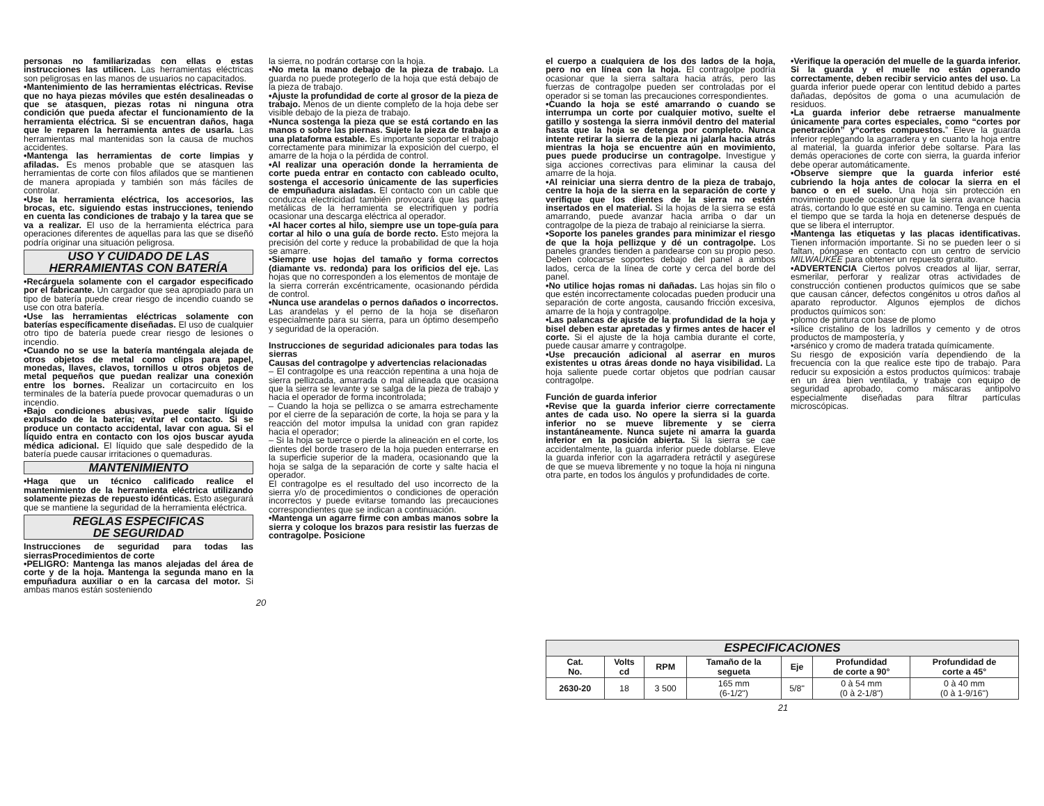personas no familiarizadas con ellas o estas instrucciones las utilicen. Las herramientas eléctricas son peligrosas en las manos de usuarios no capacitados.
•Mantenimiento de las herramientas eléctricas. Revise que no haya piezas móviles que estén desalineadas o que se atasquen, piezas rotas ni ninguna otra condición que pueda afectar el funcionamiento de la herramienta eléctrica. Si se encuentran daños, haga que le reparen la herramienta antes de usarla. Las herramientas mal mantenidas son la causa de muchos accidentes.
•Mantenga las herramientas de corte limpias y afiladas. Es menos probable que se atasquen las herramientas de corte con filos afilados que se mantienen de manera apropiada y también son más fáciles de controlar.
•Use la herramienta eléctrica, los accesorios, las brocas, etc. siguiendo estas instrucciones, teniendo en cuenta las condiciones de trabajo y la tarea que se va a realizar. El uso de la herramienta eléctrica para operaciones diferentes de aquellas para las que se diseñó podría originar una situación peligrosa.
USO Y CUIDADO DE LAS
HERRAMIENTAS CON BATERÍA
•Recárguela solamente con el cargador especificado por el fabricante. Un cargador que sea apropiado para un tipo de batería puede crear riesgo de incendio cuando se use con otra batería.
•Use las herramientas eléctricas solamente con baterías específicamente diseñadas. El uso de cualquier otro tipo de batería puede crear riesgo de lesiones o incendio.
•Cuando no se use la batería manténgala alejada de otros objetos de metal como clips para papel, monedas, llaves, clavos, tornillos u otros objetos de metal pequeños que puedan realizar una conexión entre los bornes. Realizar un cortacircuito en los terminales de la batería puede provocar quemaduras o un incendio.
•Bajo condiciones abusivas, puede salir líquido expulsado de la batería; evitar el contacto. Si se produce un contacto accidental, lavar con agua. Si el líquido entra en contacto con los ojos buscar ayuda médica adicional. El líquido que sale despedido de la batería puede causar irritaciones o quemaduras.
MANTENIMIENTO
•Haga que un técnico calificado realice el mantenimiento de la herramienta eléctrica utilizando solamente piezas de repuesto idénticas. Esto asegurará que se mantiene la seguridad de la herramienta eléctrica.
REGLAS ESPECIFICAS
DE SEGURIDAD
Instrucciones de seguridad para todas las sierrasProcedimientos de corte
•PELIGRO: Mantenga las manos alejadas del área de corte y de la hoja. Mantenga la segunda mano en la empuñadura auxiliar o en la carcasa del motor. Si ambas manos están sosteniendo
la sierra, no podrán cortarse con la hoja.
•No meta la mano debajo de la pieza de trabajo. La guarda no puede protegerlo de la hoja que está debajo de la pieza de trabajo.
•Ajuste la profundidad de corte al grosor de la pieza de trabajo. Menos de un diente completo de la hoja debe ser visible debajo de la pieza de trabajo.
•Nunca sostenga la pieza que se está cortando en las manos o sobre las piernas. Sujete la pieza de trabajo a una plataforma estable. Es importante soportar el trabajo correctamente para minimizar la exposición del cuerpo, el amarre de la hoja o la pérdida de control.
•Al realizar una operación donde la herramienta de corte pueda entrar en contacto con cableado oculto, sostenga el accesorio únicamente de las superficies de empuñadura aisladas. El contacto con un cable que conduzca electricidad también provocará que las partes metálicas de la herramienta se electrifiquen y podría ocasionar una descarga eléctrica al operador.
•Al hacer cortes al hilo, siempre use un tope-guía para cortar al hilo o una guía de borde recto. Esto mejora la precisión del corte y reduce la probabilidad de que la hoja se amarre.
•Siempre use hojas del tamaño y forma correctos (diamante vs. redonda) para los orificios del eje. Las hojas que no corresponden a los elementos de montaje de la sierra correrán excéntricamente, ocasionando pérdida de control.
•Nunca use arandelas o pernos dañados o incorrectos. Las arandelas y el perno de la hoja se diseñaron especialmente para su sierra, para un óptimo desempeño y seguridad de la operación.
Instrucciones de seguridad adicionales para todas las sierras
Causas del contragolpe y advertencias relacionadas
– El contragolpe es una reacción repentina a una hoja de sierra pellizcada, amarrada o mal alineada que ocasiona que la sierra se levante y se salga de la pieza de trabajo y hacia el operador de forma incontrolada;
– Cuando la hoja se pellizca o se amarra estrechamente por el cierre de la separación de corte, la hoja se para y la reacción del motor impulsa la unidad con gran rapidez hacia el operador;
– Si la hoja se tuerce o pierde la alineación en el corte, los dientes del borde trasero de la hoja pueden enterrarse en la superficie superior de la madera, ocasionando que la hoja se salga de la separación de corte y salte hacia el operador.
El contragolpe es el resultado del uso incorrecto de la sierra y/o de procedimientos o condiciones de operación incorrectos y puede evitarse tomando las precauciones correspondientes que se indican a continuación.
•Mantenga un agarre firme con ambas manos sobre la sierra y coloque los brazos para resistir las fuerzas de contragolpe. Posicione
20
el cuerpo a cualquiera de los dos lados de la hoja, pero no en línea con la hoja. El contragolpe podría ocasionar que la sierra saltara hacia atrás, pero las fuerzas de contragolpe pueden ser controladas por el operador si se toman las precauciones correspondientes.
•Cuando la hoja se esté amarrando o cuando se interrumpa un corte por cualquier motivo, suelte el gatillo y sostenga la sierra inmóvil dentro del material hasta que la hoja se detenga por completo. Nunca intente retirar la sierra de la pieza ni jalarla hacia atrás mientras la hoja se encuentre aún en movimiento, pues puede producirse un contragolpe. Investigue y siga acciones correctivas para eliminar la causa del amarre de la hoja.
•Al reiniciar una sierra dentro de la pieza de trabajo, centre la hoja de la sierra en la separación de corte y verifique que los dientes de la sierra no estén insertados en el material. Si la hojas de la sierra se está amarrando, puede avanzar hacia arriba o dar un contragolpe de la pieza de trabajo al reiniciarse la sierra.
•Soporte los paneles grandes para minimizar el riesgo de que la hoja pellizque y dé un contragolpe. Los paneles grandes tienden a pandearse con su propio peso. Deben colocarse soportes debajo del panel a ambos lados, cerca de la línea de corte y cerca del borde del panel.
•No utilice hojas romas ni dañadas. Las hojas sin filo o que estén incorrectamente colocadas pueden producir una separación de corte angosta, causando fricción excesiva, amarre de la hoja y contragolpe.
•Las palancas de ajuste de la profundidad de la hoja y bisel deben estar apretadas y firmes antes de hacer el corte. Si el ajuste de la hoja cambia durante el corte, puede causar amarre y contragolpe.
•Use precaución adicional al aserrar en muros existentes u otras áreas donde no haya visibilidad. La hoja saliente puede cortar objetos que podrían causar contragolpe.
Función de guarda inferior
•Revise que la guarda inferior cierre correctamente antes de cada uso. No opere la sierra si la guarda inferior no se mueve libremente y se cierra instantáneamente. Nunca sujete ni amarra la guarda inferior en la posición abierta. Si la sierra se cae accidentalmente, la guarda inferior puede doblarse. Eleve la guarda inferior con la agarradera retráctil y asegúrese de que se mueva libremente y no toque la hoja ni ninguna otra parte, en todos los ángulos y profundidades de corte.
•Verifique la operación del muelle de la guarda inferior. Si la guarda y el muelle no están operando correctamente, deben recibir servicio antes del uso. La guarda inferior puede operar con lentitud debido a partes dañadas, depósitos de goma o una acumulación de residuos.
•La guarda inferior debe retraerse manualmente únicamente para cortes especiales, como “cortes por penetración” y“cortes compuestos.” Eleve la guarda inferior replegando la agarradera y en cuanto la hoja entre al material, la guarda inferior debe soltarse. Para las demás operaciones de corte con sierra, la guarda inferior debe operar automáticamente.
•Observe siempre que la guarda inferior esté cubriendo la hoja antes de colocar la sierra en el banco o en el suelo. Una hoja sin protección en movimiento puede ocasionar que la sierra avance hacia atrás, cortando lo que esté en su camino. Tenga en cuenta el tiempo que se tarda la hoja en detenerse después de que se libera el interruptor.
•Mantenga las etiquetas y las placas identificativas. Tienen información importante. Si no se pueden leer o si faltan, póngase en contacto con un centro de servicio MILWAUKEE para obtener un repuesto gratuito.
•ADVERTENCIA Ciertos polvos creados al lijar, serrar, esmerilar, perforar y realizar otras actividades de construcción contienen productos químicos que se sabe que causan cáncer, defectos congénitos u otros daños al aparato reproductor. Algunos ejemplos de dichos productos químicos son:
•plomo de pintura con base de plomo
•sílice cristalino de los ladrillos y cemento y de otros productos de mampostería, y
•arsénico y cromo de madera tratada químicamente.
Su riesgo de exposición varía dependiendo de la frecuencia con la que realice este tipo de trabajo. Para reducir su exposición a estos productos químicos: trabaje en un área bien ventilada, y trabaje con equipo de seguridad aprobado, como máscaras antipolvo especialmente diseñadas para filtrar partículas microscópicas.
| ESPECIFICACIONES | | | | | | |
| --- | --- | --- | --- | --- | --- | --- |
| Cat. No. | Volts cd | RPM | Tamaño de la segueta | Eje | Profundidad de corte a 90° | Profundidad de corte a 45° |
| 2630-20 | 18 | 3 500 | 165 mm (6-1/2") | 5/8" | 0 à 54 mm (0 à 2-1/8") | 0 à 40 mm (0 à 1-9/16") |
21